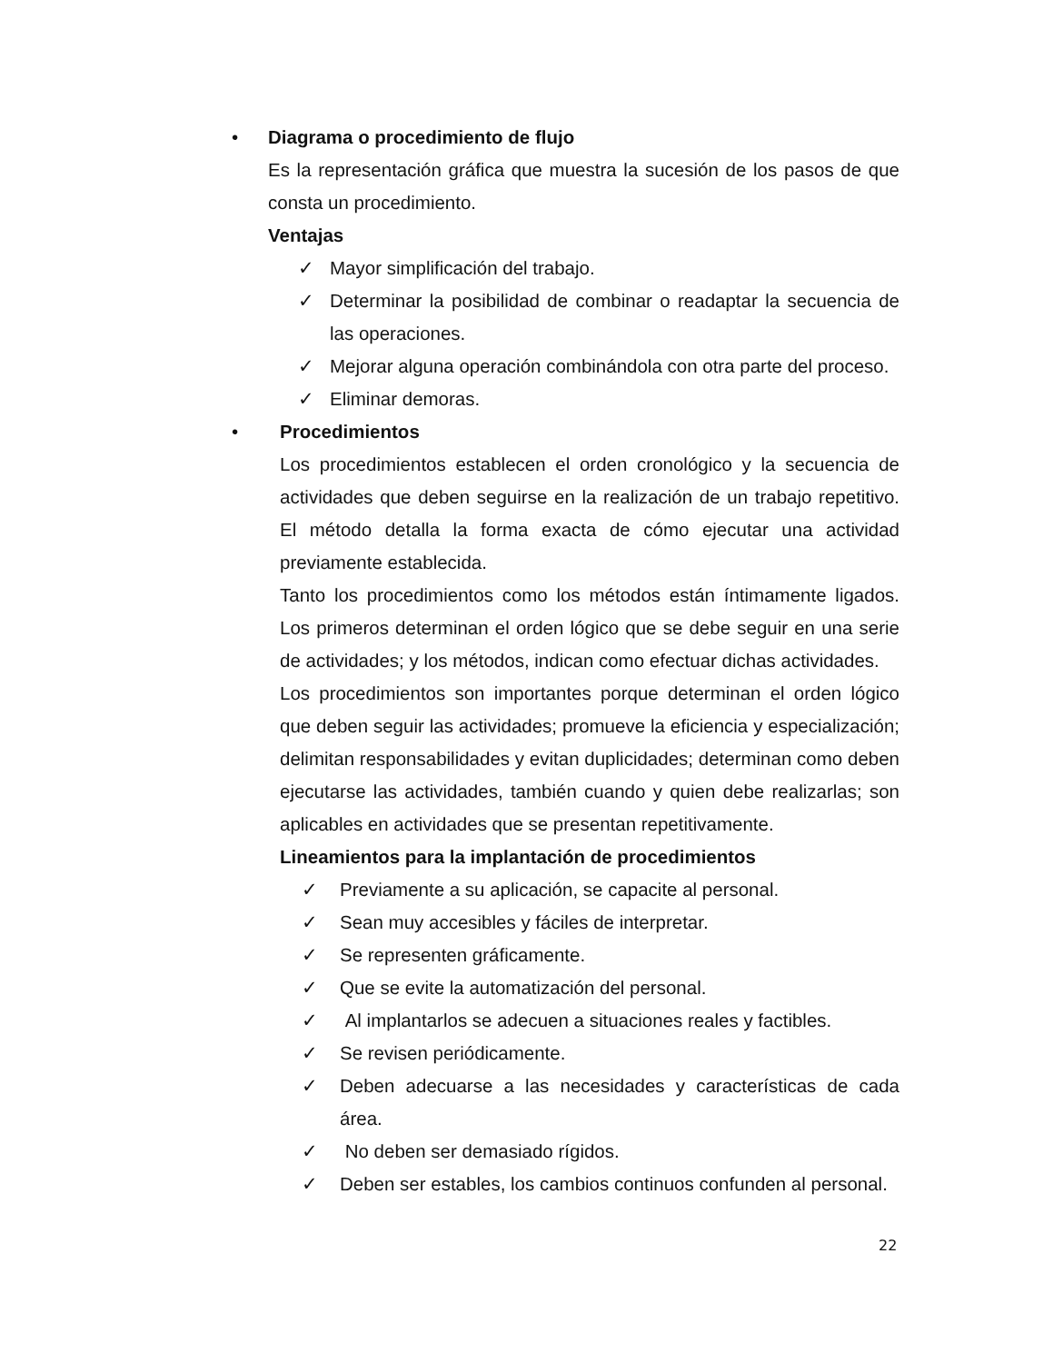• Diagrama o procedimiento de flujo
Es la representación gráfica que muestra la sucesión de los pasos de que consta un procedimiento.
Ventajas
✓ Mayor simplificación del trabajo.
✓ Determinar la posibilidad de combinar o readaptar la secuencia de las operaciones.
✓ Mejorar alguna operación combinándola con otra parte del proceso.
✓ Eliminar demoras.
• Procedimientos
Los procedimientos establecen el orden cronológico y la secuencia de actividades que deben seguirse en la realización de un trabajo repetitivo. El método detalla la forma exacta de cómo ejecutar una actividad previamente establecida.
Tanto los procedimientos como los métodos están íntimamente ligados. Los primeros determinan el orden lógico que se debe seguir en una serie de actividades; y los métodos, indican como efectuar dichas actividades.
Los procedimientos son importantes porque determinan el orden lógico que deben seguir las actividades; promueve la eficiencia y especialización; delimitan responsabilidades y evitan duplicidades; determinan como deben ejecutarse las actividades, también cuando y quien debe realizarlas; son aplicables en actividades que se presentan repetitivamente.
Lineamientos para la implantación de procedimientos
✓ Previamente a su aplicación, se capacite al personal.
✓ Sean muy accesibles y fáciles de interpretar.
✓ Se representen gráficamente.
✓ Que se evite la automatización del personal.
✓ Al implantarlos se adecuen a situaciones reales y factibles.
✓ Se revisen periódicamente.
✓ Deben adecuarse a las necesidades y características de cada área.
✓ No deben ser demasiado rígidos.
✓ Deben ser estables, los cambios continuos confunden al personal.
22